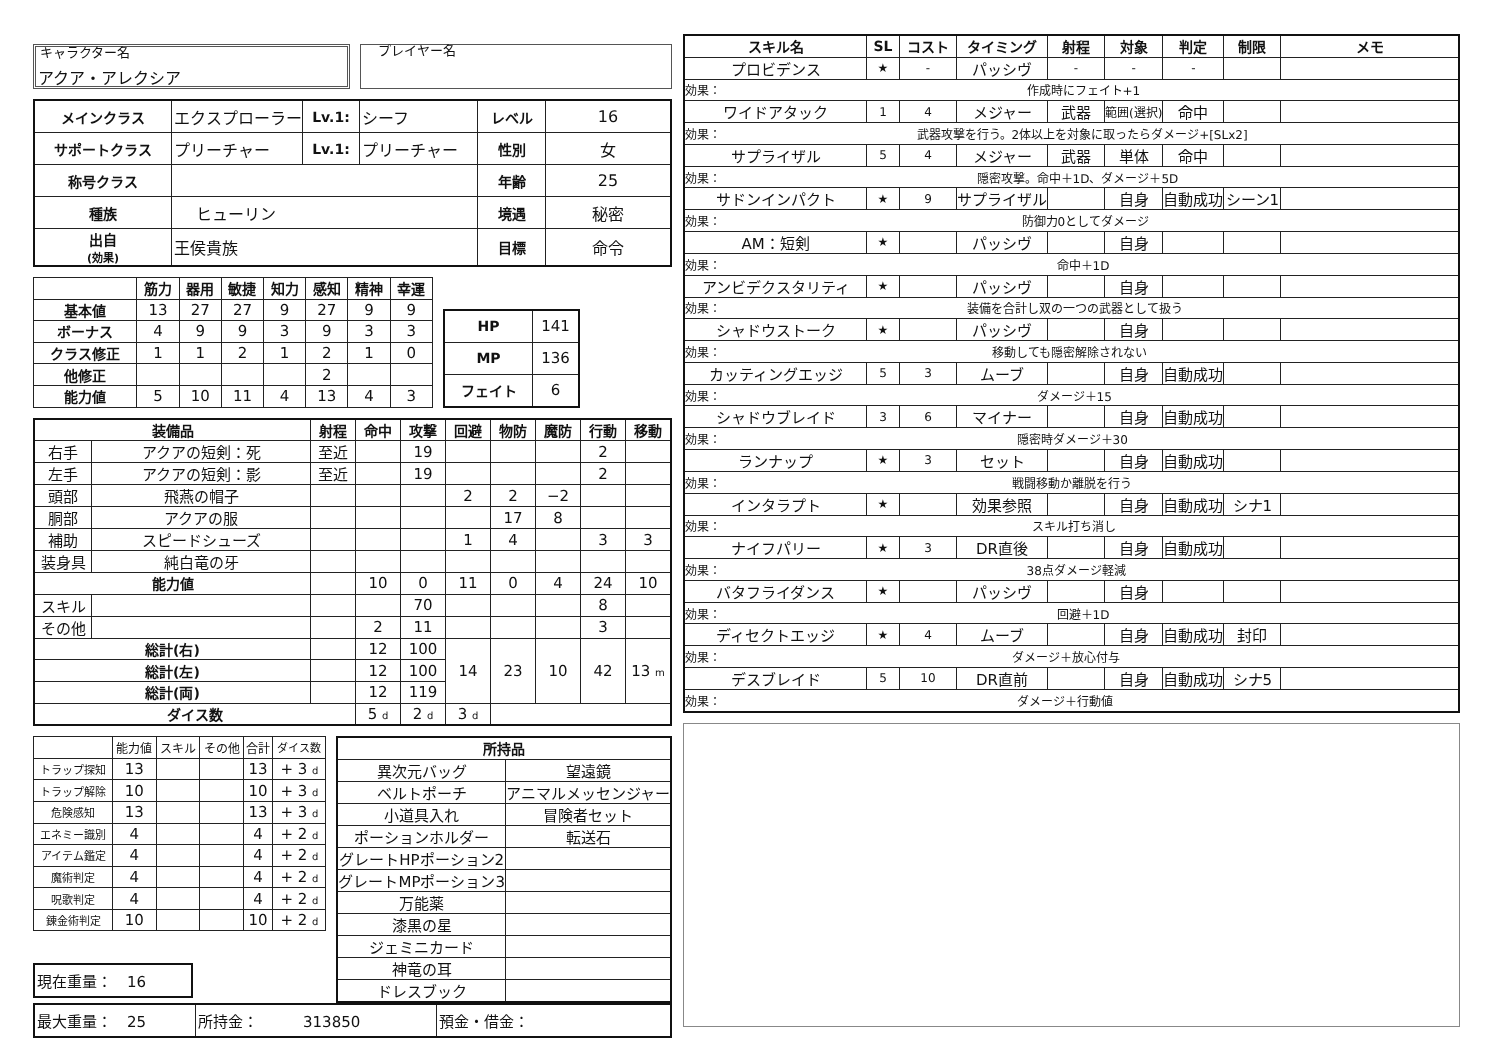キャラクター名
アクア・アレクシア
　プレイヤー名
| メインクラス | エクスプローラー | Lv.1: | シーフ | レベル | 16 |
| サポートクラス | プリーチャー | Lv.1: | プリーチャー | 性別 | 女 |
| 称号クラス | | | | 年齢 | 25 |
| 種族 | ヒューリン | | | 境遇 | 秘密 |
| 出自 (効果) | 王侯貴族 | | | 目標 | 命令 |
| | 筋力 | 器用 | 敏捷 | 知力 | 感知 | 精神 | 幸運 |
| --- | --- | --- | --- | --- | --- | --- | --- |
| 基本値 | 13 | 27 | 27 | 9 | 27 | 9 | 9 |
| ボーナス | 4 | 9 | 9 | 3 | 9 | 3 | 3 |
| クラス修正 | 1 | 1 | 2 | 1 | 2 | 1 | 0 |
| 他修正 | | | | | 2 | | |
| 能力値 | 5 | 10 | 11 | 4 | 13 | 4 | 3 |
| HP | 141 |
| MP | 136 |
| フェイト | 6 |
| 装備品 | | 射程 | 命中 | 攻撃 | 回避 | 物防 | 魔防 | 行動 | 移動 |
| --- | --- | --- | --- | --- | --- | --- | --- | --- | --- |
| 右手 | アクアの短剣：死 | 至近 | | 19 | | | | 2 | |
| 左手 | アクアの短剣：影 | 至近 | | 19 | | | | 2 | |
| 頭部 | 飛燕の帽子 | | | | 2 | 2 | −2 | | |
| 胴部 | アクアの服 | | | | | 17 | 8 | | |
| 補助 | スピードシューズ | | | | 1 | 4 | | 3 | 3 |
| 装身具 | 純白竜の牙 | | | | | | | | |
| 能力値 | | | 10 | 0 | 11 | 0 | 4 | 24 | 10 |
| スキル | | | | 70 | | | | 8 | |
| その他 | | | 2 | 11 | | | | 3 | |
| 総計(右) | | | 12 | 100 | 14 | 23 | 10 | 42 | 13 m |
| 総計(左) | | | 12 | 100 | | | | | |
| 総計(両) | | | 12 | 119 | | | | | |
| ダイス数 | | | 5 d | 2 d | 3 d | | | | |
| | 能力値 | スキル | その他 | 合計 | ダイス数 |
| トラップ探知 | 13 | | | 13 | + 3 d |
| トラップ解除 | 10 | | | 10 | + 3 d |
| 危険感知 | 13 | | | 13 | + 3 d |
| エネミー識別 | 4 | | | 4 | + 2 d |
| アイテム鑑定 | 4 | | | 4 | + 2 d |
| 魔術判定 | 4 | | | 4 | + 2 d |
| 呪歌判定 | 4 | | | 4 | + 2 d |
| 錬金術判定 | 10 | | | 10 | + 2 d |
| 現在重量： 16 |
| 所持品 | |
| --- | --- |
| 異次元バッグ | 望遠鏡 |
| ベルトポーチ | アニマルメッセンジャー |
| 小道具入れ | 冒険者セット |
| ポーションホルダー | 転送石 |
| グレートHPポーション2 | |
| グレートMPポーション3 | |
| 万能薬 | |
| 漆黒の星 | |
| ジェミニカード | |
| 神竜の耳 | |
| ドレスブック | |
| 最大重量： 25 | 所持金： 313850 | 預金・借金： |
| スキル名 | SL | コスト | タイミング | 射程 | 対象 | 判定 | 制限 | メモ |
| --- | --- | --- | --- | --- | --- | --- | --- | --- |
| プロビデンス | ★ | - | パッシヴ | - | - | - | | |
| 効果： | 作成時にフェイト+1 | | | | | | | |
| ワイドアタック | 1 | 4 | メジャー | 武器 | 範囲(選択) | 命中 | | |
| 効果： | 武器攻撃を行う。2体以上を対象に取ったらダメージ+[SLx2] | | | | | | | |
| サプライザル | 5 | 4 | メジャー | 武器 | 単体 | 命中 | | |
| 効果： | 隠密攻撃。命中＋1D、ダメージ＋5D | | | | | | | |
| サドンインパクト | ★ | 9 | サプライザル | | 自身 | 自動成功 | シーン1 | |
| 効果： | 防御力0としてダメージ | | | | | | | |
| AM：短剣 | ★ | | パッシヴ | | 自身 | | | |
| 効果： | 命中＋1D | | | | | | | |
| アンビデクスタリティ | ★ | | パッシヴ | | 自身 | | | |
| 効果： | 装備を合計し双の一つの武器として扱う | | | | | | | |
| シャドウストーク | ★ | | パッシヴ | | 自身 | | | |
| 効果： | 移動しても隠密解除されない | | | | | | | |
| カッティングエッジ | 5 | 3 | ムーブ | | 自身 | 自動成功 | | |
| 効果： | ダメージ＋15 | | | | | | | |
| シャドウブレイド | 3 | 6 | マイナー | | 自身 | 自動成功 | | |
| 効果： | 隠密時ダメージ＋30 | | | | | | | |
| ランナップ | ★ | 3 | セット | | 自身 | 自動成功 | | |
| 効果： | 戦闘移動か離脱を行う | | | | | | | |
| インタラプト | ★ | | 効果参照 | | 自身 | 自動成功 | シナ1 | |
| 効果： | スキル打ち消し | | | | | | | |
| ナイフパリー | ★ | 3 | DR直後 | | 自身 | 自動成功 | | |
| 効果： | 38点ダメージ軽減 | | | | | | | |
| バタフライダンス | ★ | | パッシヴ | | 自身 | | | |
| 効果： | 回避＋1D | | | | | | | |
| ディセクトエッジ | ★ | 4 | ムーブ | | 自身 | 自動成功 | 封印 | |
| 効果： | ダメージ＋放心付与 | | | | | | | |
| デスブレイド | 5 | 10 | DR直前 | | 自身 | 自動成功 | シナ5 | |
| 効果： | ダメージ＋行動値 | | | | | | | |